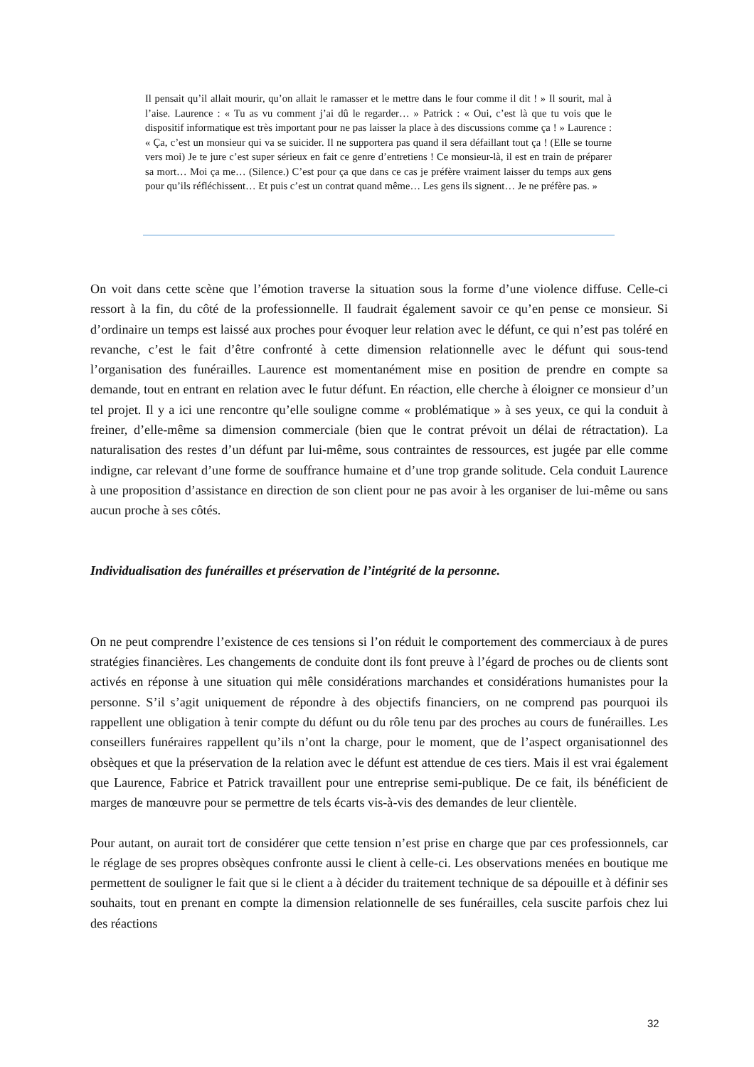Il pensait qu’il allait mourir, qu’on allait le ramasser et le mettre dans le four comme il dit ! » Il sourit, mal à l’aise. Laurence : « Tu as vu comment j’ai dû le regarder… » Patrick : « Oui, c’est là que tu vois que le dispositif informatique est très important pour ne pas laisser la place à des discussions comme ça ! » Laurence : « Ça, c’est un monsieur qui va se suicider. Il ne supportera pas quand il sera défaillant tout ça ! (Elle se tourne vers moi) Je te jure c’est super sérieux en fait ce genre d’entretiens ! Ce monsieur-là, il est en train de préparer sa mort… Moi ça me… (Silence.) C’est pour ça que dans ce cas je préfère vraiment laisser du temps aux gens pour qu’ils réfléchissent… Et puis c’est un contrat quand même… Les gens ils signent… Je ne préfère pas. »
On voit dans cette scène que l’émotion traverse la situation sous la forme d’une violence diffuse. Celle-ci ressort à la fin, du côté de la professionnelle. Il faudrait également savoir ce qu’en pense ce monsieur. Si d’ordinaire un temps est laissé aux proches pour évoquer leur relation avec le défunt, ce qui n’est pas toléré en revanche, c’est le fait d’être confronté à cette dimension relationnelle avec le défunt qui sous-tend l’organisation des funérailles. Laurence est momentanément mise en position de prendre en compte sa demande, tout en entrant en relation avec le futur défunt. En réaction, elle cherche à éloigner ce monsieur d’un tel projet. Il y a ici une rencontre qu’elle souligne comme « problématique » à ses yeux, ce qui la conduit à freiner, d’elle-même sa dimension commerciale (bien que le contrat prévoit un délai de rétractation). La naturalisation des restes d’un défunt par lui-même, sous contraintes de ressources, est jugée par elle comme indigne, car relevant d’une forme de souffrance humaine et d’une trop grande solitude. Cela conduit Laurence à une proposition d’assistance en direction de son client pour ne pas avoir à les organiser de lui-même ou sans aucun proche à ses côtés.
Individualisation des funérailles et préservation de l’intégrité de la personne.
On ne peut comprendre l’existence de ces tensions si l’on réduit le comportement des commerciaux à de pures stratégies financières. Les changements de conduite dont ils font preuve à l’égard de proches ou de clients sont activés en réponse à une situation qui mêle considérations marchandes et considérations humanistes pour la personne. S’il s’agit uniquement de répondre à des objectifs financiers, on ne comprend pas pourquoi ils rappellent une obligation à tenir compte du défunt ou du rôle tenu par des proches au cours de funérailles. Les conseillers funéraires rappellent qu’ils n’ont la charge, pour le moment, que de l’aspect organisationnel des obsèques et que la préservation de la relation avec le défunt est attendue de ces tiers. Mais il est vrai également que Laurence, Fabrice et Patrick travaillent pour une entreprise semi-publique. De ce fait, ils bénéficient de marges de manœuvre pour se permettre de tels écarts vis-à-vis des demandes de leur clientèle.
Pour autant, on aurait tort de considérer que cette tension n’est prise en charge que par ces professionnels, car le réglage de ses propres obsèques confronte aussi le client à celle-ci. Les observations menées en boutique me permettent de souligner le fait que si le client a à décider du traitement technique de sa dépouille et à définir ses souhaits, tout en prenant en compte la dimension relationnelle de ses funérailles, cela suscite parfois chez lui des réactions
32